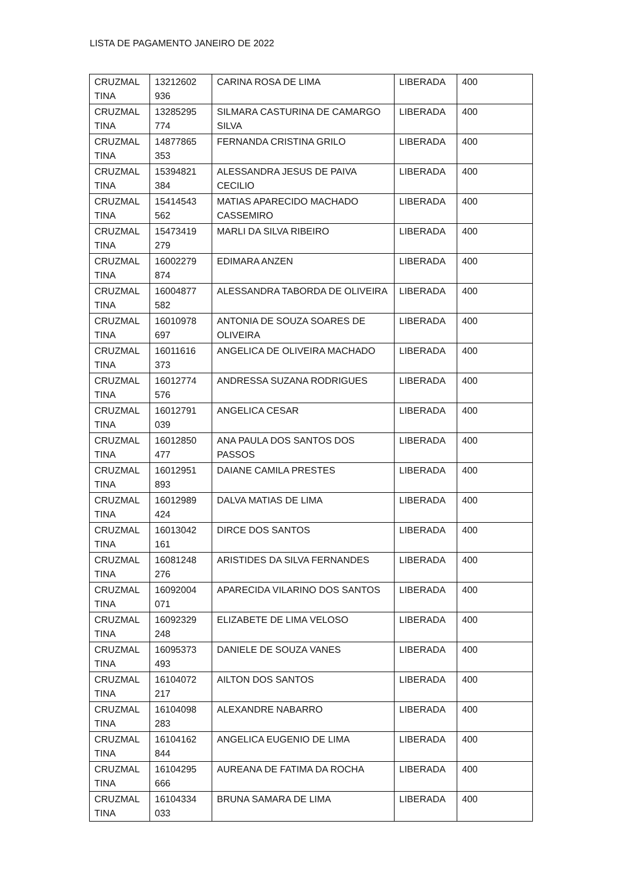LISTA DE PAGAMENTO JANEIRO DE 2022
| CRUZMAL TINA | 13212602 936 | CARINA ROSA DE LIMA | LIBERADA | 400 |
| CRUZMAL TINA | 13285295 774 | SILMARA CASTURINA DE CAMARGO SILVA | LIBERADA | 400 |
| CRUZMAL TINA | 14877865 353 | FERNANDA CRISTINA GRILO | LIBERADA | 400 |
| CRUZMAL TINA | 15394821 384 | ALESSANDRA JESUS DE PAIVA CECILIO | LIBERADA | 400 |
| CRUZMAL TINA | 15414543 562 | MATIAS APARECIDO MACHADO CASSEMIRO | LIBERADA | 400 |
| CRUZMAL TINA | 15473419 279 | MARLI DA SILVA RIBEIRO | LIBERADA | 400 |
| CRUZMAL TINA | 16002279 874 | EDIMARA ANZEN | LIBERADA | 400 |
| CRUZMAL TINA | 16004877 582 | ALESSANDRA TABORDA DE OLIVEIRA | LIBERADA | 400 |
| CRUZMAL TINA | 16010978 697 | ANTONIA DE SOUZA SOARES DE OLIVEIRA | LIBERADA | 400 |
| CRUZMAL TINA | 16011616 373 | ANGELICA DE OLIVEIRA MACHADO | LIBERADA | 400 |
| CRUZMAL TINA | 16012774 576 | ANDRESSA SUZANA RODRIGUES | LIBERADA | 400 |
| CRUZMAL TINA | 16012791 039 | ANGELICA CESAR | LIBERADA | 400 |
| CRUZMAL TINA | 16012850 477 | ANA PAULA DOS SANTOS DOS PASSOS | LIBERADA | 400 |
| CRUZMAL TINA | 16012951 893 | DAIANE CAMILA PRESTES | LIBERADA | 400 |
| CRUZMAL TINA | 16012989 424 | DALVA MATIAS DE LIMA | LIBERADA | 400 |
| CRUZMAL TINA | 16013042 161 | DIRCE DOS SANTOS | LIBERADA | 400 |
| CRUZMAL TINA | 16081248 276 | ARISTIDES DA SILVA FERNANDES | LIBERADA | 400 |
| CRUZMAL TINA | 16092004 071 | APARECIDA VILARINO DOS SANTOS | LIBERADA | 400 |
| CRUZMAL TINA | 16092329 248 | ELIZABETE DE LIMA VELOSO | LIBERADA | 400 |
| CRUZMAL TINA | 16095373 493 | DANIELE DE SOUZA VANES | LIBERADA | 400 |
| CRUZMAL TINA | 16104072 217 | AILTON DOS SANTOS | LIBERADA | 400 |
| CRUZMAL TINA | 16104098 283 | ALEXANDRE NABARRO | LIBERADA | 400 |
| CRUZMAL TINA | 16104162 844 | ANGELICA EUGENIO DE LIMA | LIBERADA | 400 |
| CRUZMAL TINA | 16104295 666 | AUREANA DE FATIMA DA ROCHA | LIBERADA | 400 |
| CRUZMAL TINA | 16104334 033 | BRUNA SAMARA DE LIMA | LIBERADA | 400 |